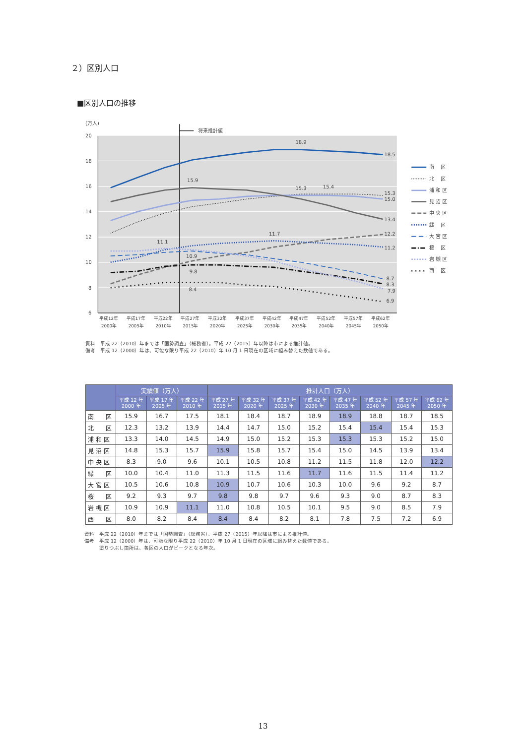２）区別人口
■区別人口の推移
(万人)
20
18
16
14
12
10
8
6
将来推計値
18.9
18.5
15.9
15.3
15.4
15.3
15.0
13.4
11.7
12.2
11.1
11.2
10.9
9.8
8.7
8.4
8.3
7.9
6.9
平成12年
平成17年
平成22年
平成27年
平成32年
平成37年
平成42年
平成47年
平成52年
平成57年
平成62年
2000年
2005年
2010年
2015年
2020年
2025年
2030年
2035年
2040年
2045年
2050年
南　 区
北　 区
浦 和 区
見 沼 区
中 央 区
緑　 区
大 宮 区
桜　 区
岩 槻 区
西　 区
資料　平成 22（2010）年までは「国勢調査」（総務省）。平成 27（2015）年以降は市による推計値。
備考　平成 12（2000）年は、可能な限り平成 22（2010）年 10 月 1 日現在の区域に組み替えた数値である。
| | 実績値（万人） | | | 推計人口（万人） | | | | | | | |
| --- | --- | --- | --- | --- | --- | --- | --- | --- | --- | --- | --- |
| | 平成 12 年 2000 年 | 平成 17 年 2005 年 | 平成 22 年 2010 年 | 平成 27 年 2015 年 | 平成 32 年 2020 年 | 平成 37 年 2025 年 | 平成 42 年 2030 年 | 平成 47 年 2035 年 | 平成 52 年 2040 年 | 平成 57 年 2045 年 | 平成 62 年 2050 年 |
| 南 区 | 15.9 | 16.7 | 17.5 | 18.1 | 18.4 | 18.7 | 18.9 | 18.9 | 18.8 | 18.7 | 18.5 |
| 北 区 | 12.3 | 13.2 | 13.9 | 14.4 | 14.7 | 15.0 | 15.2 | 15.4 | 15.4 | 15.4 | 15.3 |
| 浦 和 区 | 13.3 | 14.0 | 14.5 | 14.9 | 15.0 | 15.2 | 15.3 | 15.3 | 15.3 | 15.2 | 15.0 |
| 見 沼 区 | 14.8 | 15.3 | 15.7 | 15.9 | 15.8 | 15.7 | 15.4 | 15.0 | 14.5 | 13.9 | 13.4 |
| 中 央 区 | 8.3 | 9.0 | 9.6 | 10.1 | 10.5 | 10.8 | 11.2 | 11.5 | 11.8 | 12.0 | 12.2 |
| 緑 区 | 10.0 | 10.4 | 11.0 | 11.3 | 11.5 | 11.6 | 11.7 | 11.6 | 11.5 | 11.4 | 11.2 |
| 大 宮 区 | 10.5 | 10.6 | 10.8 | 10.9 | 10.7 | 10.6 | 10.3 | 10.0 | 9.6 | 9.2 | 8.7 |
| 桜 区 | 9.2 | 9.3 | 9.7 | 9.8 | 9.8 | 9.7 | 9.6 | 9.3 | 9.0 | 8.7 | 8.3 |
| 岩 槻 区 | 10.9 | 10.9 | 11.1 | 11.0 | 10.8 | 10.5 | 10.1 | 9.5 | 9.0 | 8.5 | 7.9 |
| 西 区 | 8.0 | 8.2 | 8.4 | 8.4 | 8.4 | 8.2 | 8.1 | 7.8 | 7.5 | 7.2 | 6.9 |
資料　平成 22（2010）年までは「国勢調査」（総務省）。平成 27（2015）年以降は市による推計値。
備考　平成 12（2000）年は、可能な限り平成 22（2010）年 10 月 1 日現在の区域に組み替えた数値である。
　　　塗りつぶし箇所は、各区の人口がピークとなる年次。
13